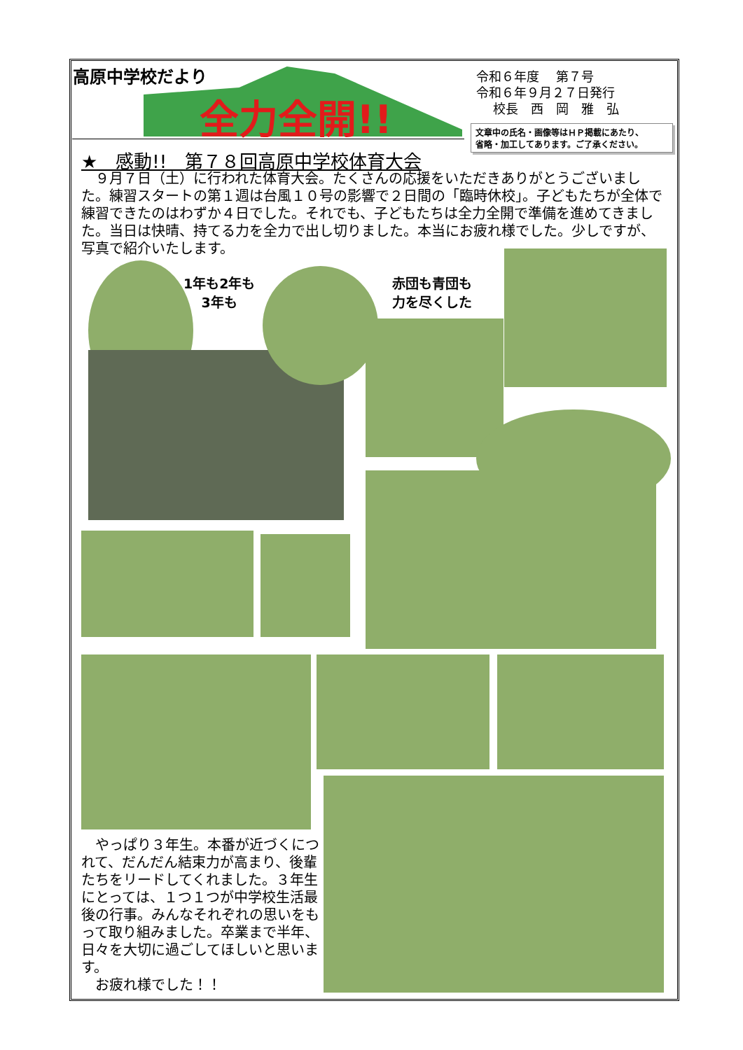高原中学校だより
全力全開!!
令和６年度　 第７号
令和６年９月２７日発行
　 校長　西　岡　雅　弘
文章中の氏名・画像等はＨＰ掲載にあたり、
省略・加工してあります。ご了承ください。
★　感動!!　第７８回高原中学校体育大会
　９月７日（土）に行われた体育大会。たくさんの応援をいただきありがとうございました。練習スタートの第１週は台風１０号の影響で２日間の「臨時休校」。子どもたちが全体で練習できたのはわずか４日でした。それでも、子どもたちは全力全開で準備を進めてきました。当日は快晴、持てる力を全力で出し切りました。本当にお疲れ様でした。少しですが、写真で紹介いたします。
1年も2年も
3年も
赤団も青団も
力を尽くした
　やっぱり３年生。本番が近づくにつれて、だんだん結束力が高まり、後輩たちをリードしてくれました。３年生にとっては、１つ１つが中学校生活最後の行事。みんなそれぞれの思いをもって取り組みました。卒業まで半年、日々を大切に過ごしてほしいと思います。
　お疲れ様でした！！